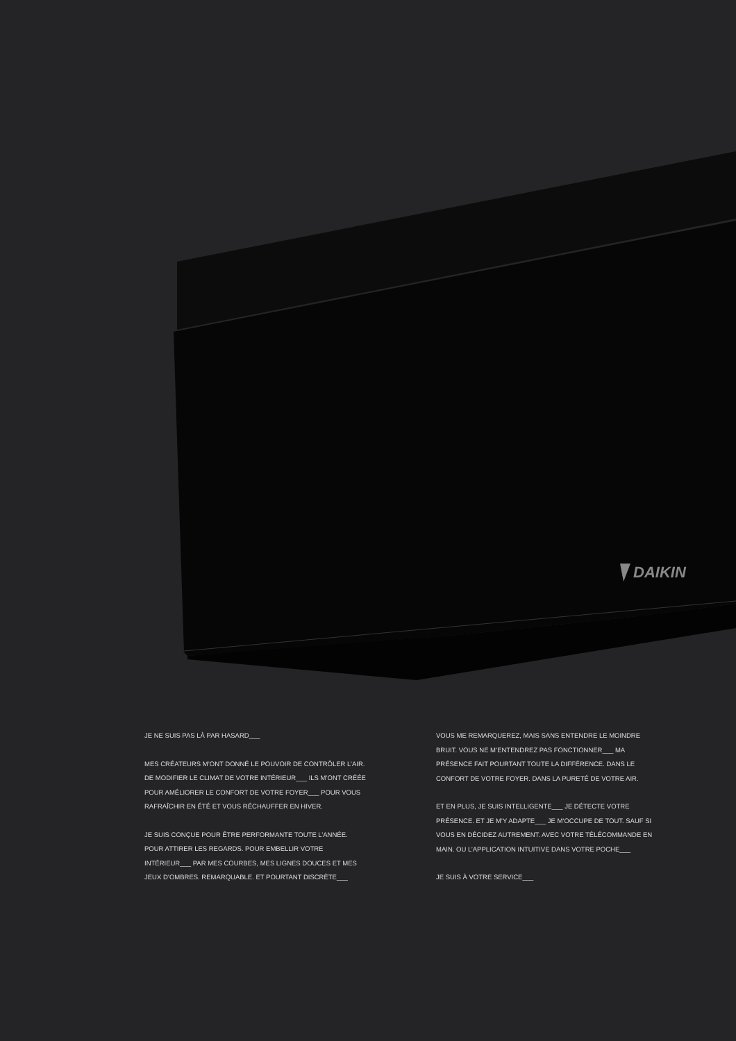DAIKIN
JE NE SUIS PAS LÀ PAR HASARD___
MES CRÉATEURS M’ONT DONNÉ LE POUVOIR DE CONTRÔLER L’AIR. DE MODIFIER LE CLIMAT DE VOTRE INTÉRIEUR___ ILS M’ONT CRÉÉE POUR AMÉLIORER LE CONFORT DE VOTRE FOYER___ POUR VOUS RAFRAÎCHIR EN ÉTÉ ET VOUS RÉCHAUFFER EN HIVER.
JE SUIS CONÇUE POUR ÊTRE PERFORMANTE TOUTE L’ANNÉE. POUR ATTIRER LES REGARDS. POUR EMBELLIR VOTRE INTÉRIEUR___ PAR MES COURBES, MES LIGNES DOUCES ET MES JEUX D’OMBRES. REMARQUABLE. ET POURTANT DISCRÈTE___
VOUS ME REMARQUEREZ, MAIS SANS ENTENDRE LE MOINDRE BRUIT. VOUS NE M’ENTENDREZ PAS FONCTIONNER___ MA PRÉSENCE FAIT POURTANT TOUTE LA DIFFÉRENCE. DANS LE CONFORT DE VOTRE FOYER. DANS LA PURETÉ DE VOTRE AIR.
ET EN PLUS, JE SUIS INTELLIGENTE___ JE DÉTECTE VOTRE PRÉSENCE. ET JE M’Y ADAPTE___ JE M’OCCUPE DE TOUT. SAUF SI VOUS EN DÉCIDEZ AUTREMENT. AVEC VOTRE TÉLÉCOMMANDE EN MAIN. OU L’APPLICATION INTUITIVE DANS VOTRE POCHE___
JE SUIS À VOTRE SERVICE___